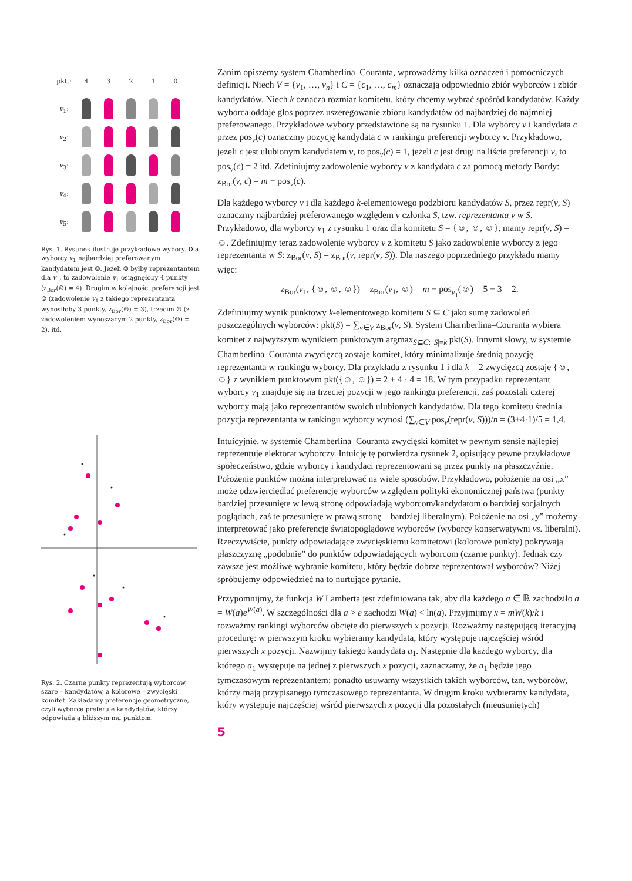| pkt.: | 4 | 3 | 2 | 1 | 0 |
| v<sub>1</sub>: | | | | | |
| v<sub>2</sub>: | | | | | |
| v<sub>3</sub>: | | | | | |
| v<sub>4</sub>: | | | | | |
| v<sub>5</sub>: | | | | | |
Rys. 1. Rysunek ilustruje przykładowe wybory. Dla wyborcy v<sub>1</sub> najbardziej preferowanym kandydatem jest ☺. Jeżeli ☺ byłby reprezentantem dla v<sub>1</sub>, to zadowolenie v<sub>1</sub> osiągnęłoby 4 punkty (z<sub>Bor</sub>(☺) = 4). Drugim w kolejności preferencji jest ☺ (zadowolenie v<sub>1</sub> z takiego reprezentanta wynosiłoby 3 punkty, z<sub>Bor</sub>(☺) = 3), trzecim ☺ (z zadowoleniem wynoszącym 2 punkty, z<sub>Bor</sub>(☺) = 2), itd.
Rys. 2. Czarne punkty reprezentują wyborców, szare – kandydatów, a kolorowe – zwycięski komitet. Zakładamy preferencje geometryczne, czyli wyborca preferuje kandydatów, którzy odpowiadają bliższym mu punktom.
Zanim opiszemy system Chamberlina–Couranta, wprowadźmy kilka oznaczeń i pomocniczych definicji. Niech V = {v<sub>1</sub>, …, v<sub>n</sub>} i C = {c<sub>1</sub>, …, c<sub>m</sub>} oznaczają odpowiednio zbiór wyborców i zbiór kandydatów. Niech k oznacza rozmiar komitetu, który chcemy wybrać spośród kandydatów. Każdy wyborca oddaje głos poprzez uszeregowanie zbioru kandydatów od najbardziej do najmniej preferowanego. Przykładowe wybory przedstawione są na rysunku 1. Dla wyborcy v i kandydata c przez pos<sub>v</sub>(c) oznaczmy pozycję kandydata c w rankingu preferencji wyborcy v. Przykładowo, jeżeli c jest ulubionym kandydatem v, to pos<sub>v</sub>(c) = 1, jeżeli c jest drugi na liście preferencji v, to pos<sub>v</sub>(c) = 2 itd. Zdefiniujmy zadowolenie wyborcy v z kandydata c za pomocą metody Bordy: z<sub>Bor</sub>(v, c) = m − pos<sub>v</sub>(c).
Dla każdego wyborcy v i dla każdego k-elementowego podzbioru kandydatów S, przez repr(v, S) oznaczmy najbardziej preferowanego względem v członka S, tzw. reprezentanta v w S. Przykładowo, dla wyborcy v<sub>1</sub> z rysunku 1 oraz dla komitetu S = {☺, ☺, ☺}, mamy repr(v, S) = ☺. Zdefiniujmy teraz zadowolenie wyborcy v z komitetu S jako zadowolenie wyborcy z jego reprezentanta w S: z<sub>Bor</sub>(v, S) = z<sub>Bor</sub>(v, repr(v, S)). Dla naszego poprzedniego przykładu mamy więc:
z<sub>Bor</sub>(v<sub>1</sub>, {☺, ☺, ☺}) = z<sub>Bor</sub>(v<sub>1</sub>, ☺) = m − pos<sub>v<sub>1</sub></sub>(☺) = 5 − 3 = 2.
Zdefiniujmy wynik punktowy k-elementowego komitetu S ⊆ C jako sumę zadowoleń poszczególnych wyborców: pkt(S) = ∑<sub>v∈V</sub> z<sub>Bor</sub>(v, S). System Chamberlina–Couranta wybiera komitet z najwyższym wynikiem punktowym argmax<sub>S⊆C: |S|=k</sub> pkt(S). Innymi słowy, w systemie Chamberlina–Couranta zwycięzcą zostaje komitet, który minimalizuje średnią pozycję reprezentanta w rankingu wyborcy. Dla przykładu z rysunku 1 i dla k = 2 zwycięzcą zostaje {☺, ☺} z wynikiem punktowym pkt({☺, ☺}) = 2 + 4 · 4 = 18. W tym przypadku reprezentant wyborcy v<sub>1</sub> znajduje się na trzeciej pozycji w jego rankingu preferencji, zaś pozostali czterej wyborcy mają jako reprezentantów swoich ulubionych kandydatów. Dla tego komitetu średnia pozycja reprezentanta w rankingu wyborcy wynosi (∑<sub>v∈V</sub> pos<sub>v</sub>(repr(v, S)))/n = (3+4·1)/5 = 1,4.
Intuicyjnie, w systemie Chamberlina–Couranta zwycięski komitet w pewnym sensie najlepiej reprezentuje elektorat wyborczy. Intuicję tę potwierdza rysunek 2, opisujący pewne przykładowe społeczeństwo, gdzie wyborcy i kandydaci reprezentowani są przez punkty na płaszczyźnie. Położenie punktów można interpretować na wiele sposobów. Przykładowo, położenie na osi „x” może odzwierciedlać preferencje wyborców względem polityki ekonomicznej państwa (punkty bardziej przesunięte w lewą stronę odpowiadają wyborcom/kandydatom o bardziej socjalnych poglądach, zaś te przesunięte w prawą stronę – bardziej liberalnym). Położenie na osi „y” możemy interpretować jako preferencje światopoglądowe wyborców (wyborcy konserwatywni vs. liberalni). Rzeczywiście, punkty odpowiadające zwycięskiemu komitetowi (kolorowe punkty) pokrywają płaszczyznę „podobnie” do punktów odpowiadających wyborcom (czarne punkty). Jednak czy zawsze jest możliwe wybranie komitetu, który będzie dobrze reprezentował wyborców? Niżej spróbujemy odpowiedzieć na to nurtujące pytanie.
Przypomnijmy, że funkcja W Lamberta jest zdefiniowana tak, aby dla każdego a ∈ ℝ zachodziło a = W(a)e<sup>W(a)</sup>. W szczególności dla a > e zachodzi W(a) < ln(a). Przyjmijmy x = mW(k)/k i rozważmy rankingi wyborców obcięte do pierwszych x pozycji. Rozważmy następującą iteracyjną procedurę: w pierwszym kroku wybieramy kandydata, który występuje najczęściej wśród pierwszych x pozycji. Nazwijmy takiego kandydata a<sub>1</sub>. Następnie dla każdego wyborcy, dla którego a<sub>1</sub> występuje na jednej z pierwszych x pozycji, zaznaczamy, że a<sub>1</sub> będzie jego tymczasowym reprezentantem; ponadto usuwamy wszystkich takich wyborców, tzn. wyborców, którzy mają przypisanego tymczasowego reprezentanta. W drugim kroku wybieramy kandydata, który występuje najczęściej wśród pierwszych x pozycji dla pozostałych (nieusuniętych)
5